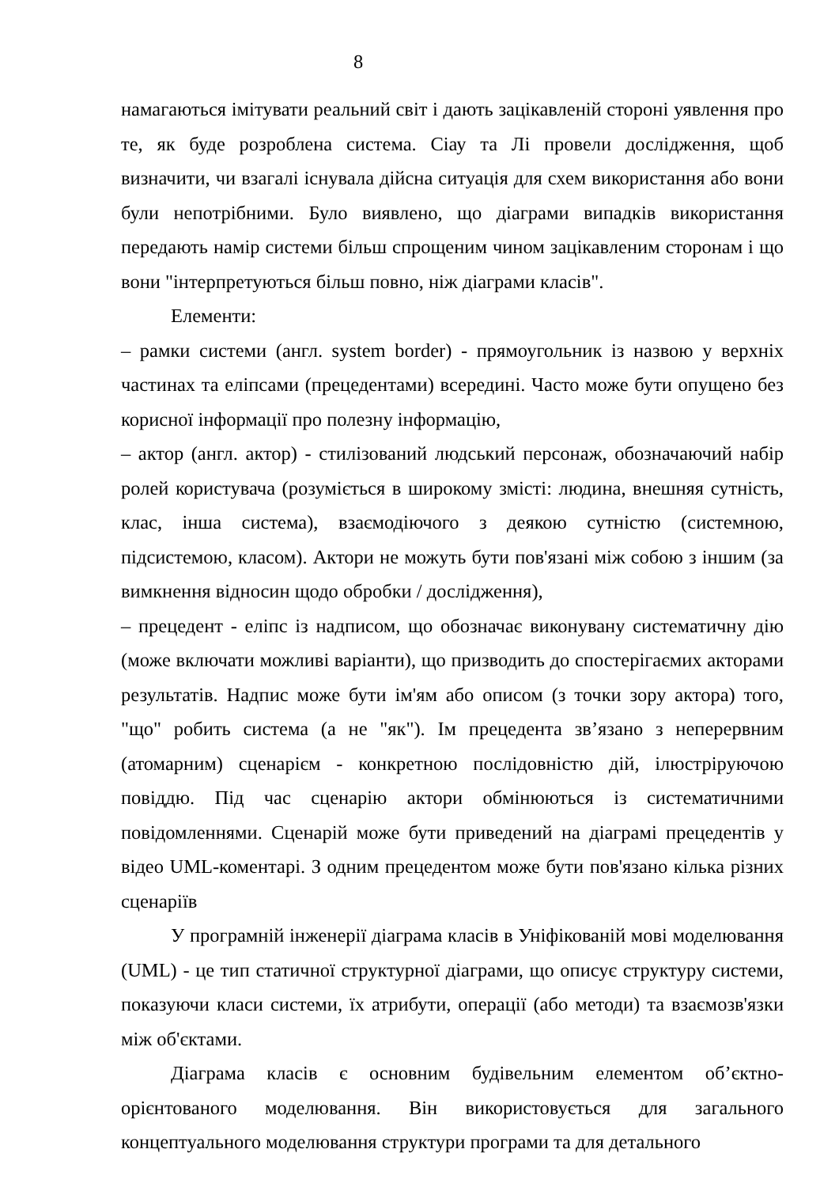8
намагаються імітувати реальний світ і дають зацікавленій стороні уявлення про те, як буде розроблена система. Сіау та Лі провели дослідження, щоб визначити, чи взагалі існувала дійсна ситуація для схем використання або вони були непотрібними. Було виявлено, що діаграми випадків використання передають намір системи більш спрощеним чином зацікавленим сторонам і що вони "інтерпретуються більш повно, ніж діаграми класів".
Елементи:
– рамки системи (англ. system border) - прямоугольник із назвою у верхніх частинах та еліпсами (прецедентами) всередині. Часто може бути опущено без корисної інформації про полезну інформацію,
– актор (англ. актор) - стилізований людський персонаж, обозначаючий набір ролей користувача (розуміється в широкому змісті: людина, внешняя сутність, клас, інша система), взаємодіючого з деякою сутністю (системною, підсистемою, класом). Актори не можуть бути пов'язані між собою з іншим (за вимкнення відносин щодо обробки / дослідження),
– прецедент - еліпс із надписом, що обозначає виконувану систематичну дію (може включати можливі варіанти), що призводить до спостерігаємих акторами результатів. Надпис може бути ім'ям або описом (з точки зору актора) того, "що" робить система (а не "як"). Ім прецедента зв’язано з неперервним (атомарним) сценарієм - конкретною послідовністю дій, ілюстріруючою повіддю. Під час сценарію актори обмінюються із систематичними повідомленнями. Сценарій може бути приведений на діаграмі прецедентів у відео UML-коментарі. З одним прецедентом може бути пов'язано кілька різних сценаріїв
У програмній інженерії діаграма класів в Уніфікованій мові моделювання (UML) - це тип статичної структурної діаграми, що описує структуру системи, показуючи класи системи, їх атрибути, операції (або методи) та взаємозв'язки між об'єктами.
Діаграма класів є основним будівельним елементом об’єктно-орієнтованого моделювання. Він використовується для загального концептуального моделювання структури програми та для детального